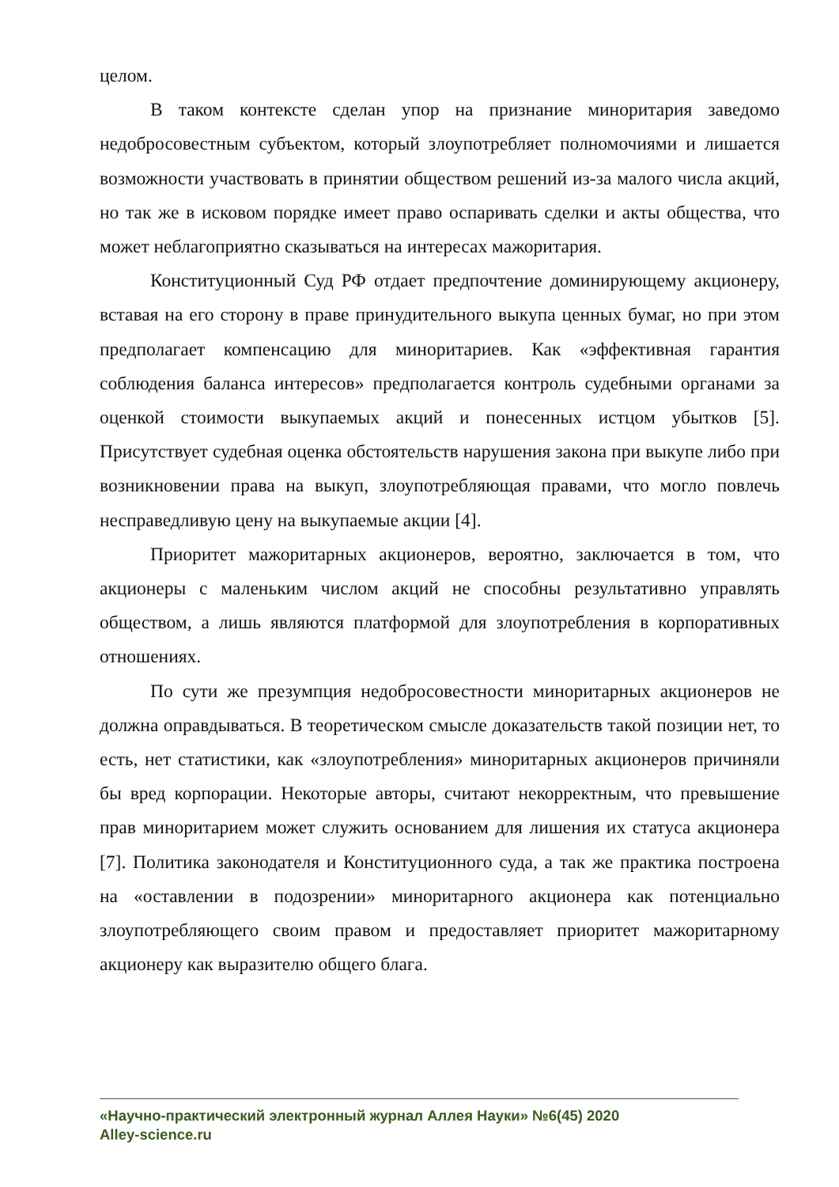целом.
В таком контексте сделан упор на признание миноритария заведомо недобросовестным субъектом, который злоупотребляет полномочиями и лишается возможности участвовать в принятии обществом решений из-за малого числа акций, но так же в исковом порядке имеет право оспаривать сделки и акты общества, что может неблагоприятно сказываться на интересах мажоритария.
Конституционный Суд РФ отдает предпочтение доминирующему акционеру, вставая на его сторону в праве принудительного выкупа ценных бумаг, но при этом предполагает компенсацию для миноритариев. Как «эффективная гарантия соблюдения баланса интересов» предполагается контроль судебными органами за оценкой стоимости выкупаемых акций и понесенных истцом убытков [5]. Присутствует судебная оценка обстоятельств нарушения закона при выкупе либо при возникновении права на выкуп, злоупотребляющая правами, что могло повлечь несправедливую цену на выкупаемые акции [4].
Приоритет мажоритарных акционеров, вероятно, заключается в том, что акционеры с маленьким числом акций не способны результативно управлять обществом, а лишь являются платформой для злоупотребления в корпоративных отношениях.
По сути же презумпция недобросовестности миноритарных акционеров не должна оправдываться. В теоретическом смысле доказательств такой позиции нет, то есть, нет статистики, как «злоупотребления» миноритарных акционеров причиняли бы вред корпорации. Некоторые авторы, считают некорректным, что превышение прав миноритарием может служить основанием для лишения их статуса акционера [7]. Политика законодателя и Конституционного суда, а так же практика построена на «оставлении в подозрении» миноритарного акционера как потенциально злоупотребляющего своим правом и предоставляет приоритет мажоритарному акционеру как выразителю общего блага.
«Научно-практический электронный журнал Аллея Науки» №6(45) 2020
Alley-science.ru